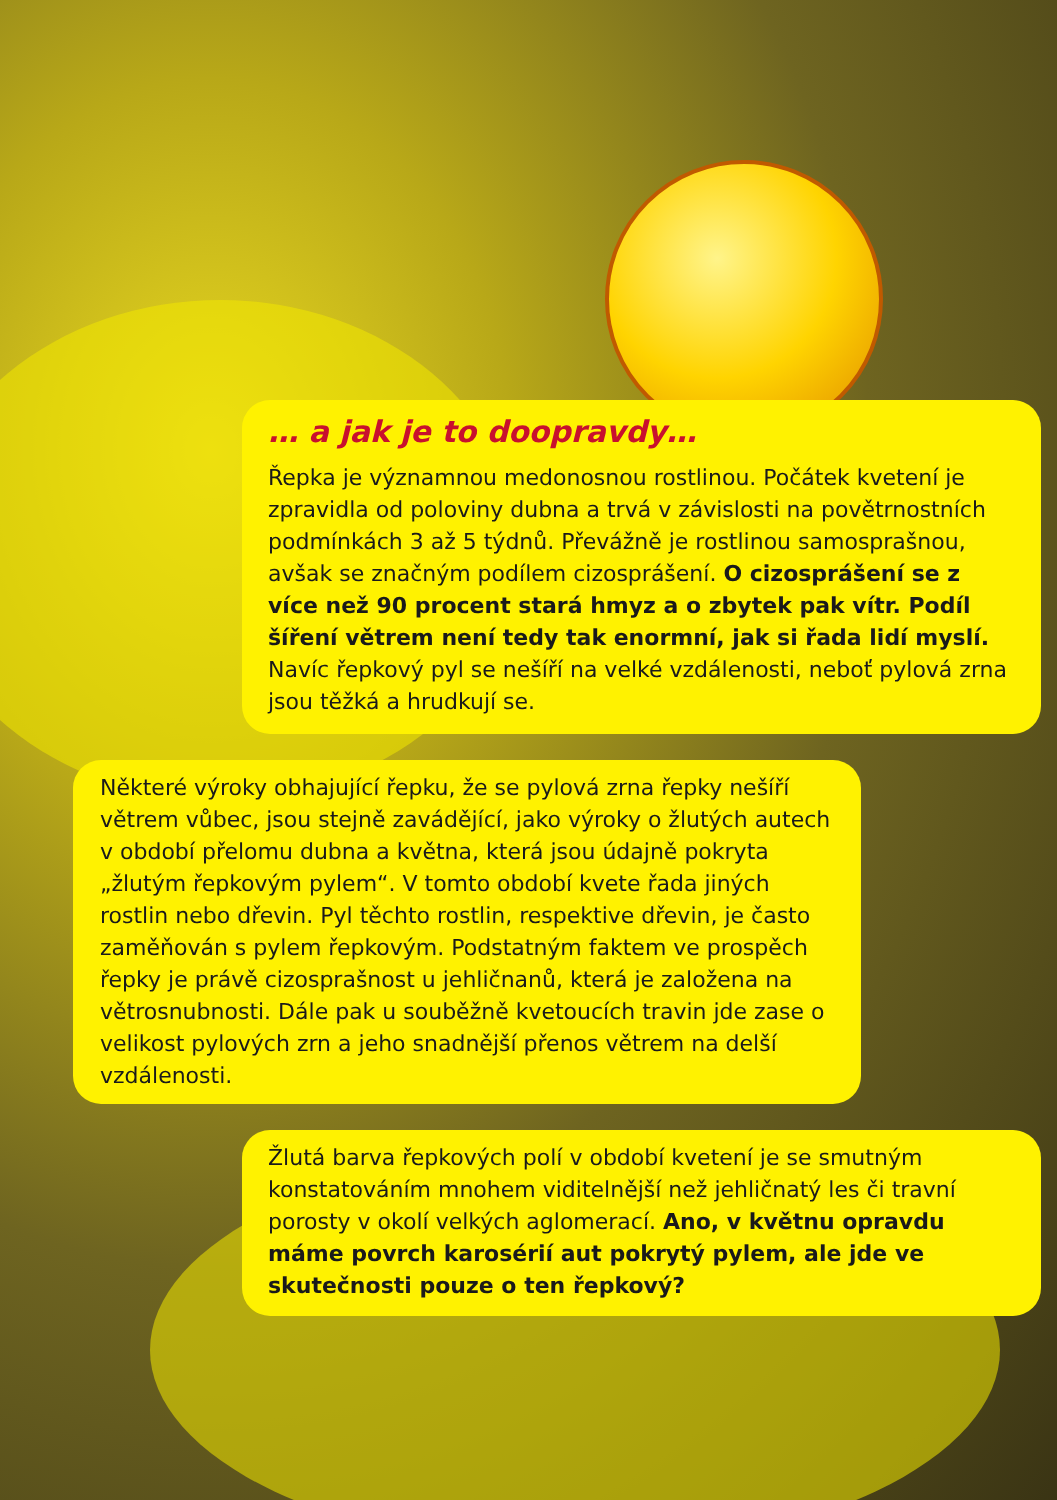… a jak je to doopravdy…
Řepka je významnou medonosnou rostlinou. Počátek kvetení je zpravidla od poloviny dubna a trvá v závislosti na povětrnostních podmínkách 3 až 5 týdnů. Převážně je rostlinou samosprašnou, avšak se značným podílem cizosprášení. O cizosprášení se z více než 90 procent stará hmyz a o zbytek pak vítr. Podíl šíření větrem není tedy tak enormní, jak si řada lidí myslí. Navíc řepkový pyl se nešíří na velké vzdálenosti, neboť pylová zrna jsou těžká a hrudkují se.
Některé výroky obhajující řepku, že se pylová zrna řepky nešíří větrem vůbec, jsou stejně zavádějící, jako výroky o žlutých autech v období přelomu dubna a května, která jsou údajně pokryta „žlutým řepkovým pylem“. V tomto období kvete řada jiných rostlin nebo dřevin. Pyl těchto rostlin, respektive dřevin, je často zaměňován s pylem řepkovým. Podstatným faktem ve prospěch řepky je právě cizosprašnost u jehličnanů, která je založena na větrosnubnosti. Dále pak u souběžně kvetoucích travin jde zase o velikost pylových zrn a jeho snadnější přenos větrem na delší vzdálenosti.
Žlutá barva řepkových polí v období kvetení je se smutným konstatováním mnohem viditelnější než jehličnatý les či travní porosty v okolí velkých aglomerací. Ano, v květnu opravdu máme povrch karosérií aut pokrytý pylem, ale jde ve skutečnosti pouze o ten řepkový?